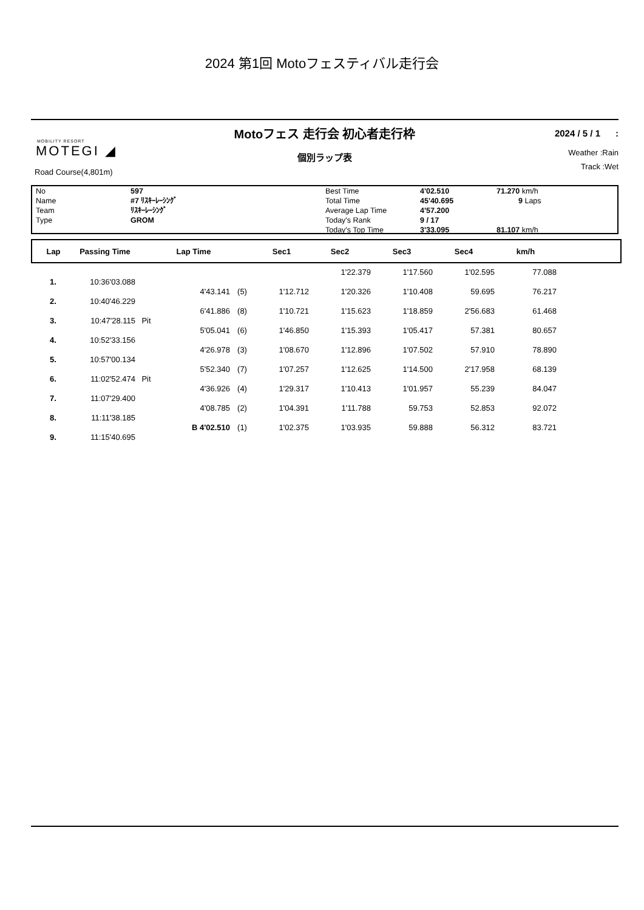2024 第1回 Motoフェスティバル走行会
MOBILITY RESORT
MOTEGI ◢
Road Course(4,801m)
Motoフェス 走行会 初心者走行枠
個別ラップ表
2024 / 5 / 1 :
Weather :Rain
Track :Wet
| No | 597 | Best Time | 4'02.510 | 71.270 km/h |
| Name | #7 ﾘｽｷｰﾚｰｼﾝｸﾞ | Total Time | 45'40.695 | 9 Laps |
| Team | ﾘｽｷｰﾚｰｼﾝｸﾞ | Average Lap Time | 4'57.200 | |
| Type | GROM | Today's Rank | 9 / 17 | |
| | | Today's Top Time | 3'33.095 | 81.107 km/h |
| Lap | Passing Time | | Lap Time | | Sec1 | Sec2 | Sec3 | Sec4 | km/h | |
| --- | --- | --- | --- | --- | --- | --- | --- | --- | --- | --- |
| | | | | | | 1'22.379 | 1'17.560 | 1'02.595 | 77.088 | |
| 1. | 10:36'03.088 | | | | | | | | | |
| | | | 4'43.141 | (5) | 1'12.712 | 1'20.326 | 1'10.408 | 59.695 | 76.217 | |
| 2. | 10:40'46.229 | | | | | | | | | |
| | | | 6'41.886 | (8) | 1'10.721 | 1'15.623 | 1'18.859 | 2'56.683 | 61.468 | |
| 3. | 10:47'28.115 | Pit | | | | | | | | |
| | | | 5'05.041 | (6) | 1'46.850 | 1'15.393 | 1'05.417 | 57.381 | 80.657 | |
| 4. | 10:52'33.156 | | | | | | | | | |
| | | | 4'26.978 | (3) | 1'08.670 | 1'12.896 | 1'07.502 | 57.910 | 78.890 | |
| 5. | 10:57'00.134 | | | | | | | | | |
| | | | 5'52.340 | (7) | 1'07.257 | 1'12.625 | 1'14.500 | 2'17.958 | 68.139 | |
| 6. | 11:02'52.474 | Pit | | | | | | | | |
| | | | 4'36.926 | (4) | 1'29.317 | 1'10.413 | 1'01.957 | 55.239 | 84.047 | |
| 7. | 11:07'29.400 | | | | | | | | | |
| | | | 4'08.785 | (2) | 1'04.391 | 1'11.788 | 59.753 | 52.853 | 92.072 | |
| 8. | 11:11'38.185 | | | | | | | | | |
| | | | B 4'02.510 | (1) | 1'02.375 | 1'03.935 | 59.888 | 56.312 | 83.721 | |
| 9. | 11:15'40.695 | | | | | | | | | |